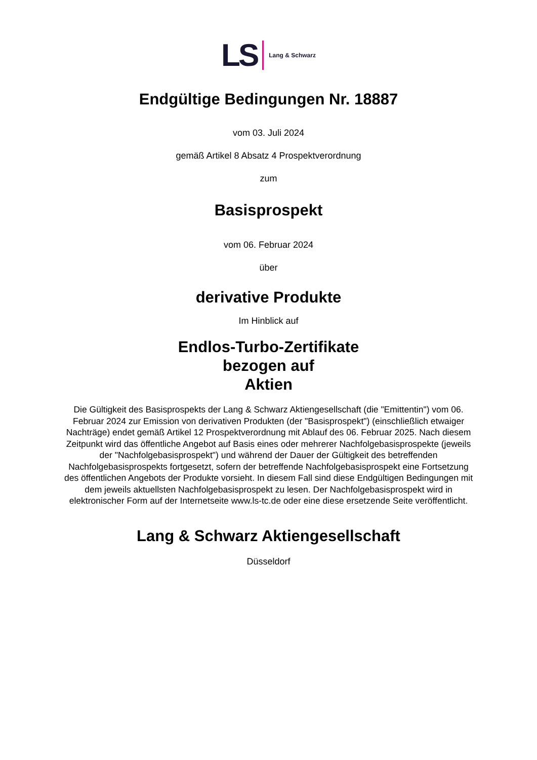LS Lang & Schwarz
Endgültige Bedingungen Nr. 18887
vom 03. Juli 2024
gemäß Artikel 8 Absatz 4 Prospektverordnung
zum
Basisprospekt
vom 06. Februar 2024
über
derivative Produkte
Im Hinblick auf
Endlos-Turbo-Zertifikate
bezogen auf
Aktien
Die Gültigkeit des Basisprospekts der Lang & Schwarz Aktiengesellschaft (die "Emittentin") vom 06. Februar 2024 zur Emission von derivativen Produkten (der "Basisprospekt") (einschließlich etwaiger Nachträge) endet gemäß Artikel 12 Prospektverordnung mit Ablauf des 06. Februar 2025. Nach diesem Zeitpunkt wird das öffentliche Angebot auf Basis eines oder mehrerer Nachfolgebasisprospekte (jeweils der "Nachfolgebasisprospekt") und während der Dauer der Gültigkeit des betreffenden Nachfolgebasisprospekts fortgesetzt, sofern der betreffende Nachfolgebasisprospekt eine Fortsetzung des öffentlichen Angebots der Produkte vorsieht. In diesem Fall sind diese Endgültigen Bedingungen mit dem jeweils aktuellsten Nachfolgebasisprospekt zu lesen. Der Nachfolgebasisprospekt wird in elektronischer Form auf der Internetseite www.ls-tc.de oder eine diese ersetzende Seite veröffentlicht.
Lang & Schwarz Aktiengesellschaft
Düsseldorf